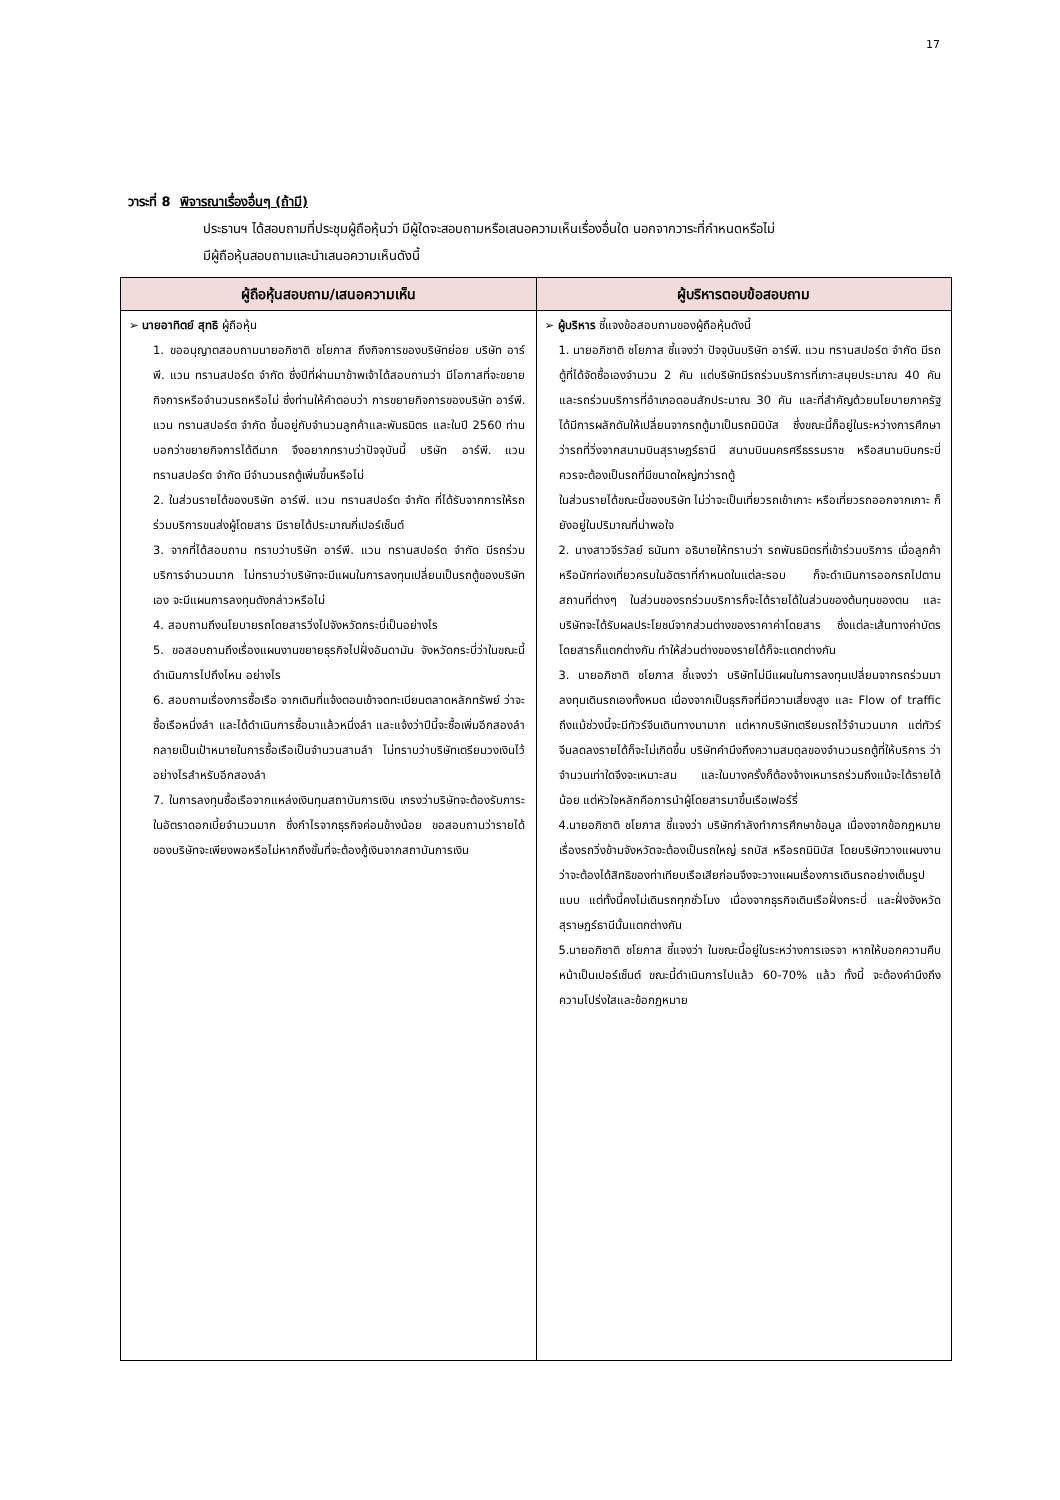17
วาระที่ 8 พิจารณาเรื่องอื่นๆ (ถ้ามี)
ประธานฯ ได้สอบถามที่ประชุมผู้ถือหุ้นว่า มีผู้ใดจะสอบถามหรือเสนอความเห็นเรื่องอื่นใด นอกจากวาระที่กำหนดหรือไม่
มีผู้ถือหุ้นสอบถามและนำเสนอความเห็นดังนี้
| ผู้ถือหุ้นสอบถาม/เสนอความเห็น | ผู้บริหารตอบข้อสอบถาม |
| --- | --- |
| ➢ นายอาทิตย์ สุทธิ ผู้ถือหุ้น 1. ขออนุญาตสอบถามนายอภิชาติ ชโยภาส ถึงกิจการของบริษัทย่อย บริษัท อาร์พี. แวน ทรานสปอร์ต จำกัด ซึ่งปีที่ผ่านมาข้าพเจ้าได้สอบถามว่า มีโอกาสที่จะขยายกิจการหรือจำนวนรถหรือไม่ ซึ่งท่านให้คำตอบว่า การขยายกิจการของบริษัท อาร์พี. แวน ทรานสปอร์ต จำกัด ขึ้นอยู่กับจำนวนลูกค้าและพันธมิตร และในปี 2560 ท่านบอกว่าขยายกิจการได้ดีมาก จึงอยากทราบว่าปัจจุบันนี้ บริษัท อาร์พี. แวน ทรานสปอร์ต จำกัด มีจำนวนรถตู้เพิ่มขึ้นหรือไม่ 2. ในส่วนรายได้ของบริษัท อาร์พี. แวน ทรานสปอร์ต จำกัด ที่ได้รับจากการให้รถร่วมบริการขนส่งผู้โดยสาร มีรายได้ประมาณกี่เปอร์เซ็นต์ 3. จากที่ได้สอบถาม ทราบว่าบริษัท อาร์พี. แวน ทรานสปอร์ต จำกัด มีรถร่วมบริการจำนวนมาก ไม่ทราบว่าบริษัทจะมีแผนในการลงทุนเปลี่ยนเป็นรถตู้ของบริษัทเอง จะมีแผนการลงทุนดังกล่าวหรือไม่ 4. สอบถามถึงนโยบายรถโดยสารวิ่งไปจังหวัดกระบี่เป็นอย่างไร 5. ขอสอบถามถึงเรื่องแผนงานขยายธุรกิจไปฝั่งอันดามัน จังหวัดกระบี่ว่าในขณะนี้ดำเนินการไปถึงไหน อย่างไร 6. สอบถามเรื่องการซื้อเรือ จากเดิมที่แจ้งตอนเข้าจดทะเบียนตลาดหลักทรัพย์ ว่าจะซื้อเรือหนึ่งลำ และได้ดำเนินการซื้อมาแล้วหนึ่งลำ และแจ้งว่าปีนี้จะซื้อเพิ่มอีกสองลำ กลายเป็นเป้าหมายในการซื้อเรือเป็นจำนวนสามลำ ไม่ทราบว่าบริษัทเตรียมวงเงินไว้อย่างไรสำหรับอีกสองลำ 7. ในการลงทุนซื้อเรือจากแหล่งเงินทุนสถาบันการเงิน เกรงว่าบริษัทจะต้องรับภาระในอัตราดอกเบี้ยจำนวนมาก ซึ่งกำไรจากธุรกิจค่อนข้างน้อย ขอสอบถามว่ารายได้ของบริษัทจะเพียงพอหรือไม่หากถึงขั้นที่จะต้องกู้เงินจากสถาบันการเงิน | ➢ ผู้บริหาร ชี้แจงข้อสอบถามของผู้ถือหุ้นดังนี้ 1. นายอภิชาติ ชโยภาส ชี้แจงว่า ปัจจุบันบริษัท อาร์พี. แวน ทรานสปอร์ต จำกัด มีรถตู้ที่ได้จัดซื้อเองจำนวน 2 คัน แต่บริษัทมีรถร่วมบริการที่เกาะสมุยประมาณ 40 คัน และรถร่วมบริการที่อำเภอดอนสักประมาณ 30 คัน และที่สำคัญด้วยนโยบายภาครัฐได้มีการผลักดันให้เปลี่ยนจากรถตู้มาเป็นรถมินิบัส ซึ่งขณะนี้ก็อยู่ในระหว่างการศึกษาว่ารถที่วิ่งจากสนามบินสุราษฎร์ธานี สนามบินนครศรีธรรมราช หรือสนามบินกระบี่ ควรจะต้องเป็นรถที่มีขนาดใหญ่กว่ารถตู้ ในส่วนรายได้ขณะนี้ของบริษัท ไม่ว่าจะเป็นเที่ยวรถเข้าเกาะ หรือเที่ยวรถออกจากเกาะ ก็ยังอยู่ในปริมาณที่น่าพอใจ 2. นางสาวจีรวัลย์ ธนันทา อธิบายให้ทราบว่า รถพันธมิตรที่เข้าร่วมบริการ เมื่อลูกค้าหรือนักท่องเที่ยวครบในอัตราที่กำหนดในแต่ละรอบ ก็จะดำเนินการออกรถไปตามสถานที่ต่างๆ ในส่วนของรถร่วมบริการก็จะได้รายได้ในส่วนของต้นทุนของตน และบริษัทจะได้รับผลประโยชน์จากส่วนต่างของราคาค่าโดยสาร ซึ่งแต่ละเส้นทางค่าบัตรโดยสารก็แตกต่างกัน ทำให้ส่วนต่างของรายได้ก็จะแตกต่างกัน 3. นายอภิชาติ ชโยภาส ชี้แจงว่า บริษัทไม่มีแผนในการลงทุนเปลี่ยนจากรถร่วมมาลงทุนเดินรถเองทั้งหมด เนื่องจากเป็นธุรกิจที่มีความเสี่ยงสูง และ Flow of traffic ถึงแม้ช่วงนี้จะมีทัวร์จีนเดินทางมามาก แต่หากบริษัทเตรียมรถไว้จำนวนมาก แต่ทัวร์จีนลดลงรายได้ก็จะไม่เกิดขึ้น บริษัทคำนึงถึงความสมดุลของจำนวนรถตู้ที่ให้บริการ ว่าจำนวนเท่าใดจึงจะเหมาะสม และในบางครั้งก็ต้องจ้างเหมารถร่วมถึงแม้จะได้รายได้น้อย แต่หัวใจหลักคือการนำผู้โดยสารมาขึ้นเรือเฟอร์รี่ 4.นายอภิชาติ ชโยภาส ชี้แจงว่า บริษัทกำลังทำการศึกษาข้อมูล เนื่องจากข้อกฎหมายเรื่องรถวิ่งข้ามจังหวัดจะต้องเป็นรถใหญ่ รถบัส หรือรถมินิบัส โดยบริษัทวางแผนงานว่าจะต้องได้สิทธิของท่าเทียบเรือเสียก่อนจึงจะวางแผนเรื่องการเดินรถอย่างเต็มรูปแบบ แต่ทั้งนี้คงไม่เดินรถทุกชั่วโมง เนื่องจากธุรกิจเดินเรือฝั่งกระบี่ และฝั่งจังหวัดสุราษฎร์ธานีนั้นแตกต่างกัน 5.นายอภิชาติ ชโยภาส ชี้แจงว่า ในขณะนี้อยู่ในระหว่างการเจรจา หากให้บอกความคืบหน้าเป็นเปอร์เซ็นต์ ขณะนี้ดำเนินการไปแล้ว 60-70% แล้ว ทั้งนี้ จะต้องคำนึงถึงความโปร่งใสและข้อกฎหมาย |